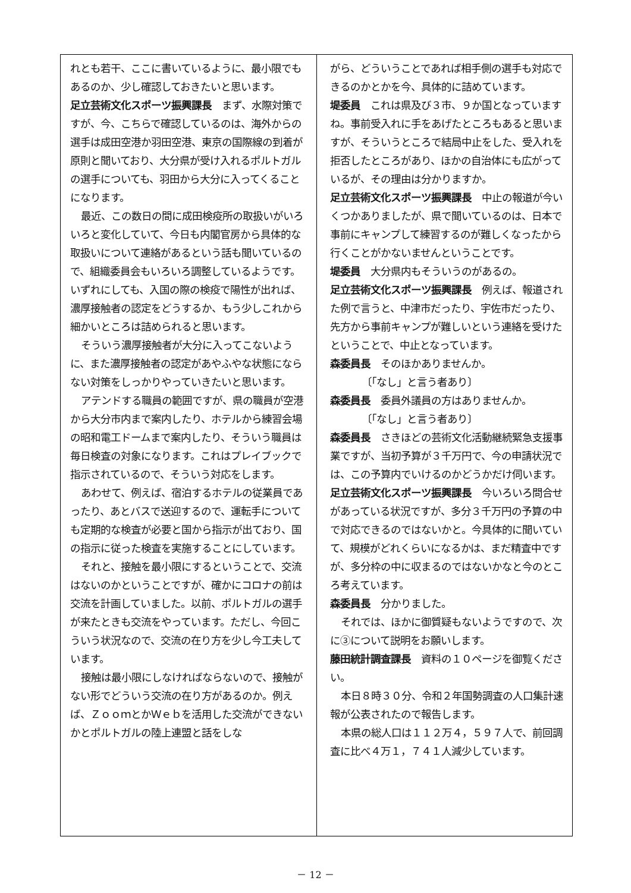れとも若干、ここに書いているように、最小限でもあるのか、少し確認しておきたいと思います。
足立芸術文化スポーツ振興課長　まず、水際対策ですが、今、こちらで確認しているのは、海外からの選手は成田空港か羽田空港、東京の国際線の到着が原則と聞いており、大分県が受け入れるポルトガルの選手についても、羽田から大分に入ってくることになります。
最近、この数日の間に成田検疫所の取扱いがいろいろと変化していて、今日も内閣官房から具体的な取扱いについて連絡があるという話も聞いているので、組織委員会もいろいろ調整しているようです。いずれにしても、入国の際の検疫で陽性が出れば、濃厚接触者の認定をどうするか、もう少しこれから細かいところは詰められると思います。
そういう濃厚接触者が大分に入ってこないように、また濃厚接触者の認定があやふやな状態にならない対策をしっかりやっていきたいと思います。
アテンドする職員の範囲ですが、県の職員が空港から大分市内まで案内したり、ホテルから練習会場の昭和電工ドームまで案内したり、そういう職員は毎日検査の対象になります。これはプレイブックで指示されているので、そういう対応をします。
あわせて、例えば、宿泊するホテルの従業員であったり、あとバスで送迎するので、運転手についても定期的な検査が必要と国から指示が出ており、国の指示に従った検査を実施することにしています。
それと、接触を最小限にするということで、交流はないのかということですが、確かにコロナの前は交流を計画していました。以前、ポルトガルの選手が来たときも交流をやっています。ただし、今回こういう状況なので、交流の在り方を少し今工夫しています。
接触は最小限にしなければならないので、接触がない形でどういう交流の在り方があるのか。例えば、ＺｏｏｍとかＷｅｂを活用した交流ができないかとポルトガルの陸上連盟と話をしな
がら、どういうことであれば相手側の選手も対応できるのかとかを今、具体的に詰めています。
堤委員　これは県及び３市、９か国となっていますね。事前受入れに手をあげたところもあると思いますが、そういうところで結局中止をした、受入れを拒否したところがあり、ほかの自治体にも広がっているが、その理由は分かりますか。
足立芸術文化スポーツ振興課長　中止の報道が今いくつかありましたが、県で聞いているのは、日本で事前にキャンプして練習するのが難しくなったから行くことがかないませんということです。
堤委員　大分県内もそういうのがあるの。
足立芸術文化スポーツ振興課長　例えば、報道された例で言うと、中津市だったり、宇佐市だったり、先方から事前キャンプが難しいという連絡を受けたということで、中止となっています。
森委員長　そのほかありませんか。
〔「なし」と言う者あり〕
森委員長　委員外議員の方はありませんか。
〔「なし」と言う者あり〕
森委員長　さきほどの芸術文化活動継続緊急支援事業ですが、当初予算が３千万円で、今の申請状況では、この予算内でいけるのかどうかだけ伺います。
足立芸術文化スポーツ振興課長　今いろいろ問合せがあっている状況ですが、多分３千万円の予算の中で対応できるのではないかと。今具体的に聞いていて、規模がどれくらいになるかは、まだ精査中ですが、多分枠の中に収まるのではないかなと今のところ考えています。
森委員長　分かりました。
それでは、ほかに御質疑もないようですので、次に③について説明をお願いします。
藤田統計調査課長　資料の１０ページを御覧ください。
本日８時３０分、令和２年国勢調査の人口集計速報が公表されたので報告します。
本県の総人口は１１２万４，５９７人で、前回調査に比べ４万１，７４１人減少しています。
－ 12 －